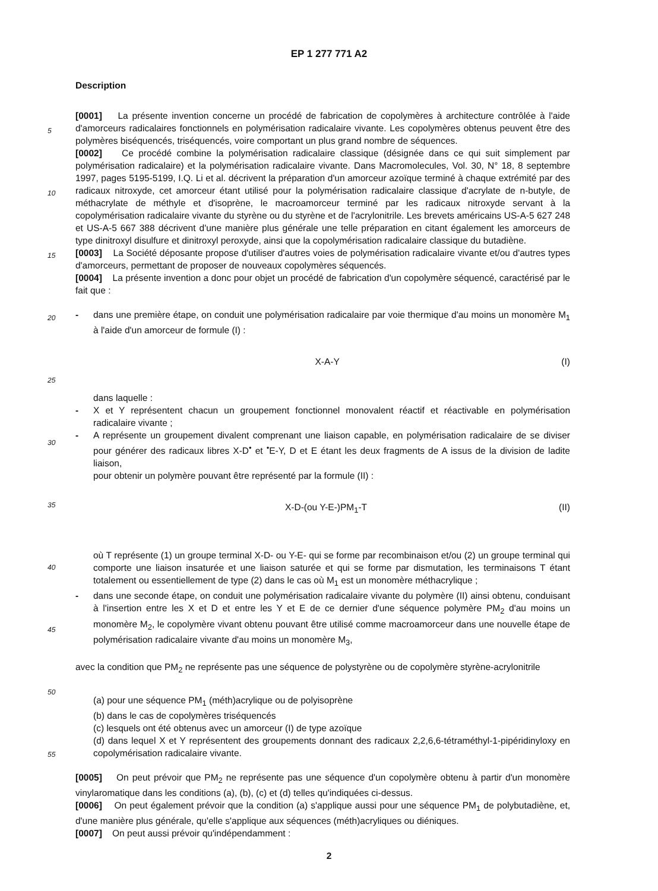EP 1 277 771 A2
Description
[0001] La présente invention concerne un procédé de fabrication de copolymères à architecture contrôlée à l'aide d'amorceurs radicalaires fonctionnels en polymérisation radicalaire vivante. Les copolymères obtenus peuvent être des polymères biséquencés, triséquencés, voire comportant un plus grand nombre de séquences.
[0002] Ce procédé combine la polymérisation radicalaire classique (désignée dans ce qui suit simplement par polymérisation radicalaire) et la polymérisation radicalaire vivante. Dans Macromolecules, Vol. 30, N° 18, 8 septembre 1997, pages 5195-5199, I.Q. Li et al. décrivent la préparation d'un amorceur azoïque terminé à chaque extrémité par des radicaux nitroxyde, cet amorceur étant utilisé pour la polymérisation radicalaire classique d'acrylate de n-butyle, de méthacrylate de méthyle et d'isoprène, le macroamorceur terminé par les radicaux nitroxyde servant à la copolymérisation radicalaire vivante du styrène ou du styrène et de l'acrylonitrile. Les brevets américains US-A-5 627 248 et US-A-5 667 388 décrivent d'une manière plus générale une telle préparation en citant également les amorceurs de type dinitroxyl disulfure et dinitroxyl peroxyde, ainsi que la copolymérisation radicalaire classique du butadiène.
[0003] La Société déposante propose d'utiliser d'autres voies de polymérisation radicalaire vivante et/ou d'autres types d'amorceurs, permettant de proposer de nouveaux copolymères séquencés.
[0004] La présente invention a donc pour objet un procédé de fabrication d'un copolymère séquencé, caractérisé par le fait que :
- dans une première étape, on conduit une polymérisation radicalaire par voie thermique d'au moins un monomère M<sub>1</sub> à l'aide d'un amorceur de formule (I) :
X-A-Y (I)
dans laquelle :
- X et Y représentent chacun un groupement fonctionnel monovalent réactif et réactivable en polymérisation radicalaire vivante ;
- A représente un groupement divalent comprenant une liaison capable, en polymérisation radicalaire de se diviser pour générer des radicaux libres X-D<sup>•</sup> et <sup>•</sup>E-Y, D et E étant les deux fragments de A issus de la division de ladite liaison,
pour obtenir un polymère pouvant être représenté par la formule (II) :
X-D-(ou Y-E-)PM<sub>1</sub>-T (II)
où T représente (1) un groupe terminal X-D- ou Y-E- qui se forme par recombinaison et/ou (2) un groupe terminal qui comporte une liaison insaturée et une liaison saturée et qui se forme par dismutation, les terminaisons T étant totalement ou essentiellement de type (2) dans le cas où M<sub>1</sub> est un monomère méthacrylique ;
- dans une seconde étape, on conduit une polymérisation radicalaire vivante du polymère (II) ainsi obtenu, conduisant à l'insertion entre les X et D et entre les Y et E de ce dernier d'une séquence polymère PM<sub>2</sub> d'au moins un monomère M<sub>2</sub>, le copolymère vivant obtenu pouvant être utilisé comme macroamorceur dans une nouvelle étape de polymérisation radicalaire vivante d'au moins un monomère M<sub>3</sub>,
avec la condition que PM<sub>2</sub> ne représente pas une séquence de polystyrène ou de copolymère styrène-acrylonitrile
(a) pour une séquence PM<sub>1</sub> (méth)acrylique ou de polyisoprène
(b) dans le cas de copolymères triséquencés
(c) lesquels ont été obtenus avec un amorceur (I) de type azoïque
(d) dans lequel X et Y représentent des groupements donnant des radicaux 2,2,6,6-tétraméthyl-1-pipéridinyloxy en copolymérisation radicalaire vivante.
[0005] On peut prévoir que PM<sub>2</sub> ne représente pas une séquence d'un copolymère obtenu à partir d'un monomère vinylaromatique dans les conditions (a), (b), (c) et (d) telles qu'indiquées ci-dessus.
[0006] On peut également prévoir que la condition (a) s'applique aussi pour une séquence PM<sub>1</sub> de polybutadiène, et, d'une manière plus générale, qu'elle s'applique aux séquences (méth)acryliques ou diéniques.
[0007] On peut aussi prévoir qu'indépendamment :
5
10
15
20
25
30
35
40
45
50
55
2